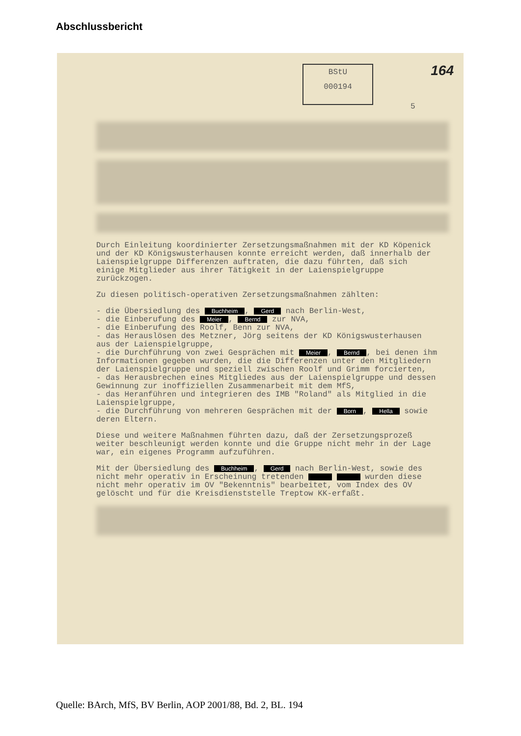Abschlussbericht
BStU
000194
164
5
Durch Einleitung koordinierter Zersetzungsmaßnahmen mit der KD Köpenick und der KD Königswusterhausen konnte erreicht werden, daß innerhalb der Laienspielgruppe Differenzen auftraten, die dazu führten, daß sich einige Mitglieder aus ihrer Tätigkeit in der Laienspielgruppe zurückzogen.
Zu diesen politisch-operativen Zersetzungsmaßnahmen zählten:
- die Übersiedlung des Buchheim, Gerd nach Berlin-West,
- die Einberufung des Meier, Bernd zur NVA,
- die Einberufung des Roolf, Benn zur NVA,
- das Herauslösen des Metzner, Jörg seitens der KD Königswusterhausen aus der Laienspielgruppe,
- die Durchführung von zwei Gesprächen mit Meier, Bernd, bei denen ihm Informationen gegeben wurden, die die Differenzen unter den Mitgliedern der Laienspielgruppe und speziell zwischen Roolf und Grimm forcierten,
- das Herausbrechen eines Mitgliedes aus der Laienspielgruppe und dessen Gewinnung zur inoffiziellen Zusammenarbeit mit dem MfS,
- das Heranführen und integrieren des IMB "Roland" als Mitglied in die Laienspielgruppe,
- die Durchführung von mehreren Gesprächen mit der Born, Hella sowie deren Eltern.
Diese und weitere Maßnahmen führten dazu, daß der Zersetzungsprozeß weiter beschleunigt werden konnte und die Gruppe nicht mehr in der Lage war, ein eigenes Programm aufzuführen.
Mit der Übersiedlung des Buchheim, Gerd nach Berlin-West, sowie des nicht mehr operativ in Erscheinung tretenden wurden diese nicht mehr operativ im OV "Bekenntnis" bearbeitet, vom Index des OV gelöscht und für die Kreisdienststelle Treptow KK-erfaßt.
Quelle: BArch, MfS, BV Berlin, AOP 2001/88, Bd. 2, BL. 194